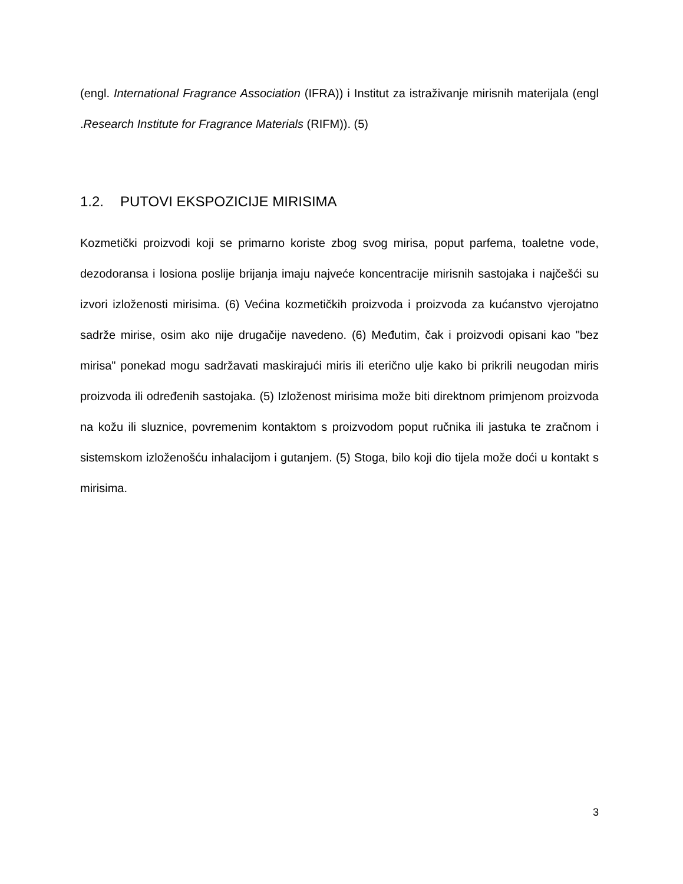(engl. International Fragrance Association (IFRA)) i Institut za istraživanje mirisnih materijala (engl .Research Institute for Fragrance Materials (RIFM)). (5)
1.2. PUTOVI EKSPOZICIJE MIRISIMA
Kozmetički proizvodi koji se primarno koriste zbog svog mirisa, poput parfema, toaletne vode, dezodoransa i losiona poslije brijanja imaju najveće koncentracije mirisnih sastojaka i najčešći su izvori izloženosti mirisima. (6) Većina kozmetičkih proizvoda i proizvoda za kućanstvo vjerojatno sadrže mirise, osim ako nije drugačije navedeno. (6) Međutim, čak i proizvodi opisani kao "bez mirisa" ponekad mogu sadržavati maskirajući miris ili eterično ulje kako bi prikrili neugodan miris proizvoda ili određenih sastojaka. (5) Izloženost mirisima može biti direktnom primjenom proizvoda na kožu ili sluznice, povremenim kontaktom s proizvodom poput ručnika ili jastuka te zračnom i sistemskom izloženošću inhalacijom i gutanjem. (5) Stoga, bilo koji dio tijela može doći u kontakt s mirisima.
3